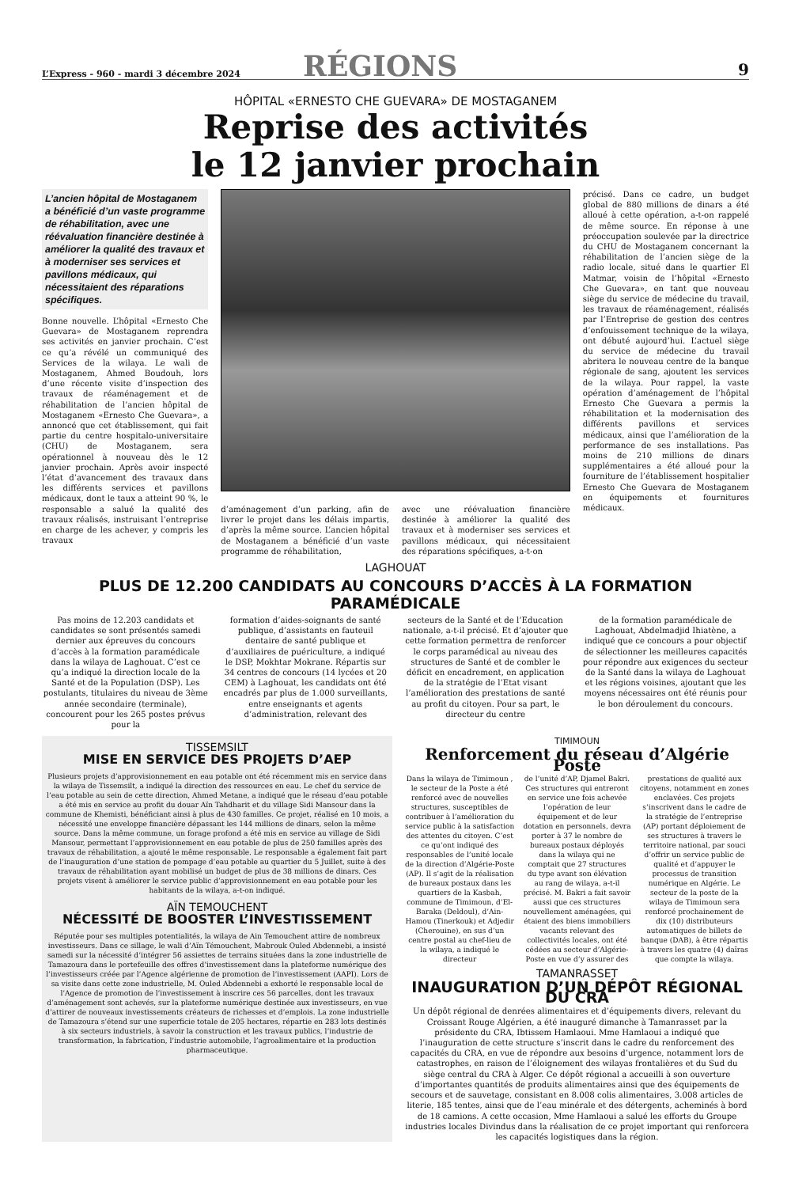L’Express - 960 - mardi 3 décembre 2024
RÉGIONS
9
HÔPITAL «ERNESTO CHE GUEVARA» DE MOSTAGANEM
Reprise des activités
le 12 janvier prochain
L’ancien hôpital de Mostaganem a bénéficié d’un vaste programme de réhabilitation, avec une réévaluation financière destinée à améliorer la qualité des travaux et à moderniser ses services et pavillons médicaux, qui nécessitaient des réparations spécifiques.
Bonne nouvelle. L’hôpital «Ernesto Che Guevara» de Mostaganem reprendra ses activités en janvier prochain. C’est ce qu’a révélé un communiqué des Services de la wilaya. Le wali de Mostaganem, Ahmed Boudouh, lors d’une récente visite d’inspection des travaux de réaménagement et de réhabilitation de l’ancien hôpital de Mostaganem «Ernesto Che Guevara», a annoncé que cet établissement, qui fait partie du centre hospitalo-universitaire (CHU) de Mostaganem, sera opérationnel à nouveau dès le 12 janvier prochain. Après avoir inspecté l’état d’avancement des travaux dans les différents services et pavillons médicaux, dont le taux a atteint 90 %, le responsable a salué la qualité des travaux réalisés, instruisant l’entreprise en charge de les achever, y compris les travaux
d’aménagement d’un parking, afin de livrer le projet dans les délais impartis, d’après la même source. L’ancien hôpital de Mostaganem a bénéficié d’un vaste programme de réhabilitation,
avec une réévaluation financière destinée à améliorer la qualité des travaux et à moderniser ses services et pavillons médicaux, qui nécessitaient des réparations spécifiques, a-t-on
précisé. Dans ce cadre, un budget global de 880 millions de dinars a été alloué à cette opération, a-t-on rappelé de même source. En réponse à une préoccupation soulevée par la directrice du CHU de Mostaganem concernant la réhabilitation de l’ancien siège de la radio locale, situé dans le quartier El Matmar, voisin de l’hôpital «Ernesto Che Guevara», en tant que nouveau siège du service de médecine du travail, les travaux de réaménagement, réalisés par l’Entreprise de gestion des centres d’enfouissement technique de la wilaya, ont débuté aujourd’hui. L’actuel siège du service de médecine du travail abritera le nouveau centre de la banque régionale de sang, ajoutent les services de la wilaya. Pour rappel, la vaste opération d’aménagement de l’hôpital Ernesto Che Guevara a permis la réhabilitation et la modernisation des différents pavillons et services médicaux, ainsi que l’amélioration de la performance de ses installations. Pas moins de 210 millions de dinars supplémentaires a été alloué pour la fourniture de l’établissement hospitalier Ernesto Che Guevara de Mostaganem en équipements et fournitures médicaux.
LAGHOUAT
PLUS DE 12.200 CANDIDATS AU CONCOURS D’ACCÈS À LA FORMATION PARAMÉDICALE
Pas moins de 12.203 candidats et candidates se sont présentés samedi dernier aux épreuves du concours d’accès à la formation paramédicale dans la wilaya de Laghouat. C’est ce qu’a indiqué la direction locale de la Santé et de la Population (DSP). Les postulants, titulaires du niveau de 3ème année secondaire (terminale), concourent pour les 265 postes prévus pour la
formation d’aides-soignants de santé publique, d’assistants en fauteuil dentaire de santé publique et d’auxiliaires de puériculture, a indiqué le DSP, Mokhtar Mokrane. Répartis sur 34 centres de concours (14 lycées et 20 CEM) à Laghouat, les candidats ont été encadrés par plus de 1.000 surveillants, entre enseignants et agents d’administration, relevant des
secteurs de la Santé et de l’Education nationale, a-t-il précisé. Et d’ajouter que cette formation permettra de renforcer le corps paramédical au niveau des structures de Santé et de combler le déficit en encadrement, en application de la stratégie de l’Etat visant l’amélioration des prestations de santé au profit du citoyen. Pour sa part, le directeur du centre
de la formation paramédicale de Laghouat, Abdelmadjid Ihiatène, a indiqué que ce concours a pour objectif de sélectionner les meilleures capacités pour répondre aux exigences du secteur de la Santé dans la wilaya de Laghouat et les régions voisines, ajoutant que les moyens nécessaires ont été réunis pour le bon déroulement du concours.
TISSEMSILT
MISE EN SERVICE DES PROJETS D’AEP
Plusieurs projets d’approvisionnement en eau potable ont été récemment mis en service dans la wilaya de Tissemsilt, a indiqué la direction des ressources en eau. Le chef du service de l’eau potable au sein de cette direction, Ahmed Metane, a indiqué que le réseau d’eau potable a été mis en service au profit du douar Aïn Tahdharit et du village Sidi Mansour dans la commune de Khemisti, bénéficiant ainsi à plus de 430 familles. Ce projet, réalisé en 10 mois, a nécessité une enveloppe financière dépassant les 144 millions de dinars, selon la même source. Dans la même commune, un forage profond a été mis en service au village de Sidi Mansour, permettant l’approvisionnement en eau potable de plus de 250 familles après des travaux de réhabilitation, a ajouté le même responsable. Le responsable a également fait part de l’inauguration d’une station de pompage d’eau potable au quartier du 5 Juillet, suite à des travaux de réhabilitation ayant mobilisé un budget de plus de 38 millions de dinars. Ces projets visent à améliorer le service public d’approvisionnement en eau potable pour les habitants de la wilaya, a-t-on indiqué.
AÏN TEMOUCHENT
NÉCESSITÉ DE BOOSTER L’INVESTISSEMENT
Réputée pour ses multiples potentialités, la wilaya de Ain Temouchent attire de nombreux investisseurs. Dans ce sillage, le wali d’Aïn Témouchent, Mabrouk Ouled Abdennebi, a insisté samedi sur la nécessité d’intégrer 56 assiettes de terrains situées dans la zone industrielle de Tamazoura dans le portefeuille des offres d’investissement dans la plateforme numérique des l’investisseurs créée par l’Agence algérienne de promotion de l’investissement (AAPI). Lors de sa visite dans cette zone industrielle, M. Ouled Abdennebi a exhorté le responsable local de l’Agence de promotion de l’investissement à inscrire ces 56 parcelles, dont les travaux d’aménagement sont achevés, sur la plateforme numérique destinée aux investisseurs, en vue d’attirer de nouveaux investissements créateurs de richesses et d’emplois. La zone industrielle de Tamazoura s’étend sur une superficie totale de 205 hectares, répartie en 283 lots destinés à six secteurs industriels, à savoir la construction et les travaux publics, l’industrie de transformation, la fabrication, l’industrie automobile, l’agroalimentaire et la production pharmaceutique.
TIMIMOUN
Renforcement du réseau d’Algérie Poste
Dans la wilaya de Timimoun , le secteur de la Poste a été renforcé avec de nouvelles structures, susceptibles de contribuer à l’amélioration du service public à la satisfaction des attentes du citoyen. C’est ce qu’ont indiqué des responsables de l’unité locale de la direction d’Algérie-Poste (AP). Il s’agit de la réalisation de bureaux postaux dans les quartiers de la Kasbah, commune de Timimoun, d’El-Baraka (Deldoul), d’Ain-Hamou (Tinerkouk) et Adjedir (Cherouine), en sus d’un centre postal au chef-lieu de la wilaya, a indiqué le directeur
de l’unité d’AP, Djamel Bakri. Ces structures qui entreront en service une fois achevée l’opération de leur équipement et de leur dotation en personnels, devra porter à 37 le nombre de bureaux postaux déployés dans la wilaya qui ne comptait que 27 structures du type avant son élévation au rang de wilaya, a-t-il précisé. M. Bakri a fait savoir aussi que ces structures nouvellement aménagées, qui étaient des biens immobiliers vacants relevant des collectivités locales, ont été cédées au secteur d’Algérie-Poste en vue d’y assurer des
prestations de qualité aux citoyens, notamment en zones enclavées. Ces projets s’inscrivent dans le cadre de la stratégie de l’entreprise (AP) portant déploiement de ses structures à travers le territoire national, par souci d’offrir un service public de qualité et d’appuyer le processus de transition numérique en Algérie. Le secteur de la poste de la wilaya de Timimoun sera renforcé prochainement de dix (10) distributeurs automatiques de billets de banque (DAB), à être répartis à travers les quatre (4) daïras que compte la wilaya.
TAMANRASSET
INAUGURATION D’UN DÉPÔT RÉGIONAL DU CRA
Un dépôt régional de denrées alimentaires et d’équipements divers, relevant du Croissant Rouge Algérien, a été inauguré dimanche à Tamanrasset par la présidente du CRA, Ibtissem Hamlaoui. Mme Hamlaoui a indiqué que l’inauguration de cette structure s’inscrit dans le cadre du renforcement des capacités du CRA, en vue de répondre aux besoins d’urgence, notamment lors de catastrophes, en raison de l’éloignement des wilayas frontalières et du Sud du siège central du CRA à Alger. Ce dépôt régional a accueilli à son ouverture d’importantes quantités de produits alimentaires ainsi que des équipements de secours et de sauvetage, consistant en 8.008 colis alimentaires, 3.008 articles de literie, 185 tentes, ainsi que de l’eau minérale et des détergents, acheminés à bord de 18 camions. A cette occasion, Mme Hamlaoui a salué les efforts du Groupe industries locales Divindus dans la réalisation de ce projet important qui renforcera les capacités logistiques dans la région.